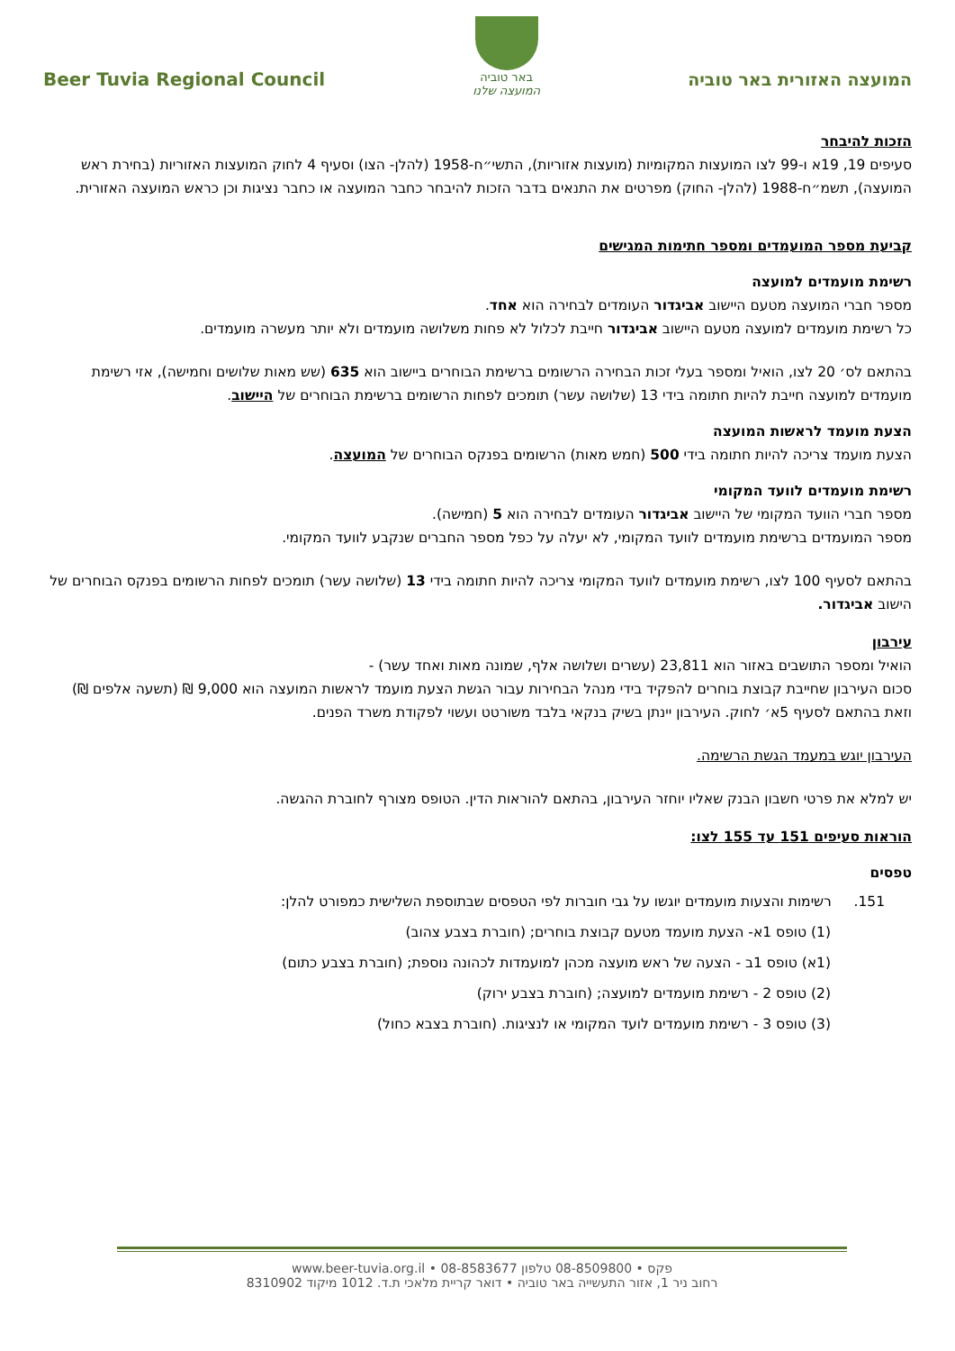Beer Tuvia Regional Council
באר טוביה
המועצה שלנו
המועצה האזורית באר טוביה
הזכות להיבחר
סעיפים 19, 19א ו-99 לצו המועצות המקומיות (מועצות אזוריות), התשי״ח-1958 (להלן- הצו) וסעיף 4 לחוק המועצות האזוריות (בחירת ראש המועצה), תשמ״ח-1988 (להלן- החוק) מפרטים את התנאים בדבר הזכות להיבחר כחבר המועצה או כחבר נציגות וכן כראש המועצה האזורית.
קביעת מספר המועמדים ומספר חתימות המגישים
רשימת מועמדים למועצה
מספר חברי המועצה מטעם היישוב אביגדור העומדים לבחירה הוא אחד.
כל רשימת מועמדים למועצה מטעם היישוב אביגדור חייבת לכלול לא פחות משלושה מועמדים ולא יותר מעשרה מועמדים.
בהתאם לס׳ 20 לצו, הואיל ומספר בעלי זכות הבחירה הרשומים ברשימת הבוחרים ביישוב הוא 635 (שש מאות שלושים וחמישה), אזי רשימת מועמדים למועצה חייבת להיות חתומה בידי 13 (שלושה עשר) תומכים לפחות הרשומים ברשימת הבוחרים של היישוב.
הצעת מועמד לראשות המועצה
הצעת מועמד צריכה להיות חתומה בידי 500 (חמש מאות) הרשומים בפנקס הבוחרים של המועצה.
רשימת מועמדים לוועד המקומי
מספר חברי הוועד המקומי של היישוב אביגדור העומדים לבחירה הוא 5 (חמישה).
מספר המועמדים ברשימת מועמדים לוועד המקומי, לא יעלה על כפל מספר החברים שנקבע לוועד המקומי.
בהתאם לסעיף 100 לצו, רשימת מועמדים לוועד המקומי צריכה להיות חתומה בידי 13 (שלושה עשר) תומכים לפחות הרשומים בפנקס הבוחרים של הישוב אביגדור.
עירבון
הואיל ומספר התושבים באזור הוא 23,811 (עשרים ושלושה אלף, שמונה מאות ואחד עשר) -
סכום העירבון שחייבת קבוצת בוחרים להפקיד בידי מנהל הבחירות עבור הגשת הצעת מועמד לראשות המועצה הוא 9,000 ₪ (תשעה אלפים ₪) וזאת בהתאם לסעיף 5א׳ לחוק. העירבון יינתן בשיק בנקאי בלבד משורטט ועשוי לפקודת משרד הפנים.
העירבון יוגש במעמד הגשת הרשימה.
יש למלא את פרטי חשבון הבנק שאליו יוחזר העירבון, בהתאם להוראות הדין. הטופס מצורף לחוברת ההגשה.
הוראות סעיפים 151 עד 155 לצו:
טפסים
151. רשימות והצעות מועמדים יוגשו על גבי חוברות לפי הטפסים שבתוספת השלישית כמפורט להלן:
(1) טופס 1א- הצעת מועמד מטעם קבוצת בוחרים; (חוברת בצבע צהוב)
(1א) טופס 1ב - הצעה של ראש מועצה מכהן למועמדות לכהונה נוספת; (חוברת בצבע כתום)
(2) טופס 2 - רשימת מועמדים למועצה; (חוברת בצבע ירוק)
(3) טופס 3 - רשימת מועמדים לועד המקומי או לנציגות. (חוברת בצבא כחול)
www.beer-tuvia.org.il • 08-8583677 פקס • 08-8509800 טלפון
רחוב ניר 1, אזור התעשייה באר טוביה • דואר קריית מלאכי ת.ד. 1012 מיקוד 8310902